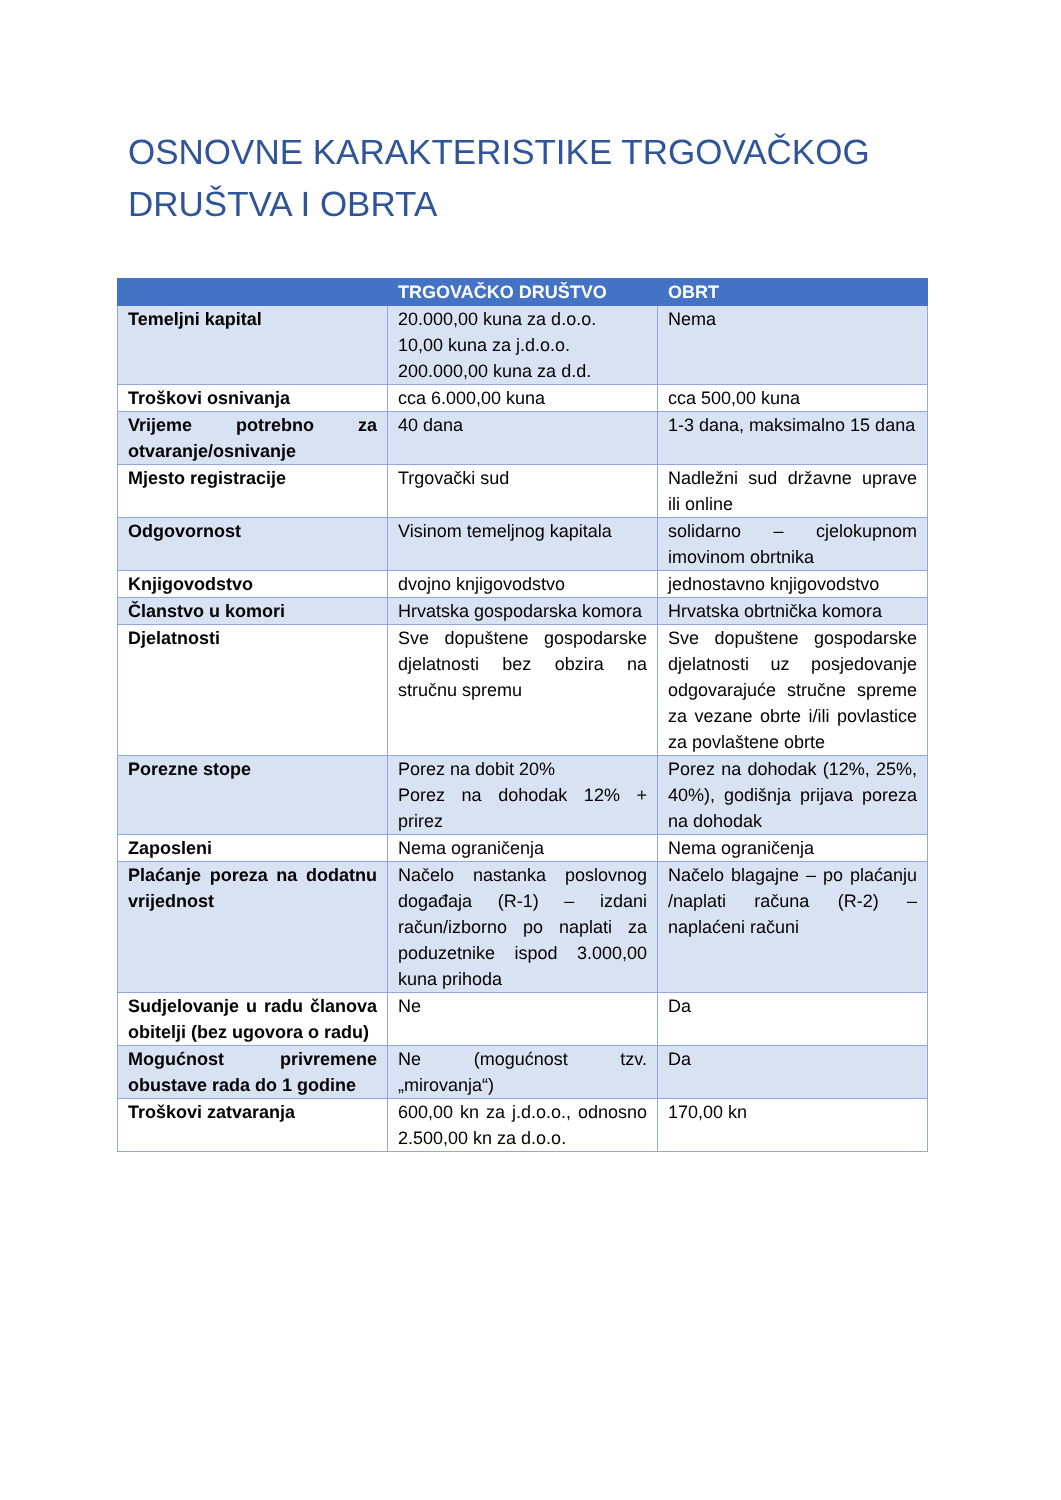OSNOVNE KARAKTERISTIKE TRGOVAČKOG DRUŠTVA I OBRTA
| | TRGOVAČKO DRUŠTVO | OBRT |
| --- | --- | --- |
| Temeljni kapital | 20.000,00 kuna za d.o.o. 10,00 kuna za j.d.o.o. 200.000,00 kuna za d.d. | Nema |
| Troškovi osnivanja | cca 6.000,00 kuna | cca 500,00 kuna |
| Vrijeme potrebno za otvaranje/osnivanje | 40 dana | 1-3 dana, maksimalno 15 dana |
| Mjesto registracije | Trgovački sud | Nadležni sud državne uprave ili online |
| Odgovornost | Visinom temeljnog kapitala | solidarno – cjelokupnom imovinom obrtnika |
| Knjigovodstvo | dvojno knjigovodstvo | jednostavno knjigovodstvo |
| Članstvo u komori | Hrvatska gospodarska komora | Hrvatska obrtnička komora |
| Djelatnosti | Sve dopuštene gospodarske djelatnosti bez obzira na stručnu spremu | Sve dopuštene gospodarske djelatnosti uz posjedovanje odgovarajuće stručne spreme za vezane obrte i/ili povlastice za povlaštene obrte |
| Porezne stope | Porez na dobit 20% Porez na dohodak 12% + prirez | Porez na dohodak (12%, 25%, 40%), godišnja prijava poreza na dohodak |
| Zaposleni | Nema ograničenja | Nema ograničenja |
| Plaćanje poreza na dodatnu vrijednost | Načelo nastanka poslovnog događaja (R-1) – izdani račun/izborno po naplati za poduzetnike ispod 3.000,00 kuna prihoda | Načelo blagajne – po plaćanju /naplati računa (R-2) – naplaćeni računi |
| Sudjelovanje u radu članova obitelji (bez ugovora o radu) | Ne | Da |
| Mogućnost privremene obustave rada do 1 godine | Ne (mogućnost tzv. „mirovanja“) | Da |
| Troškovi zatvaranja | 600,00 kn za j.d.o.o., odnosno 2.500,00 kn za d.o.o. | 170,00 kn |